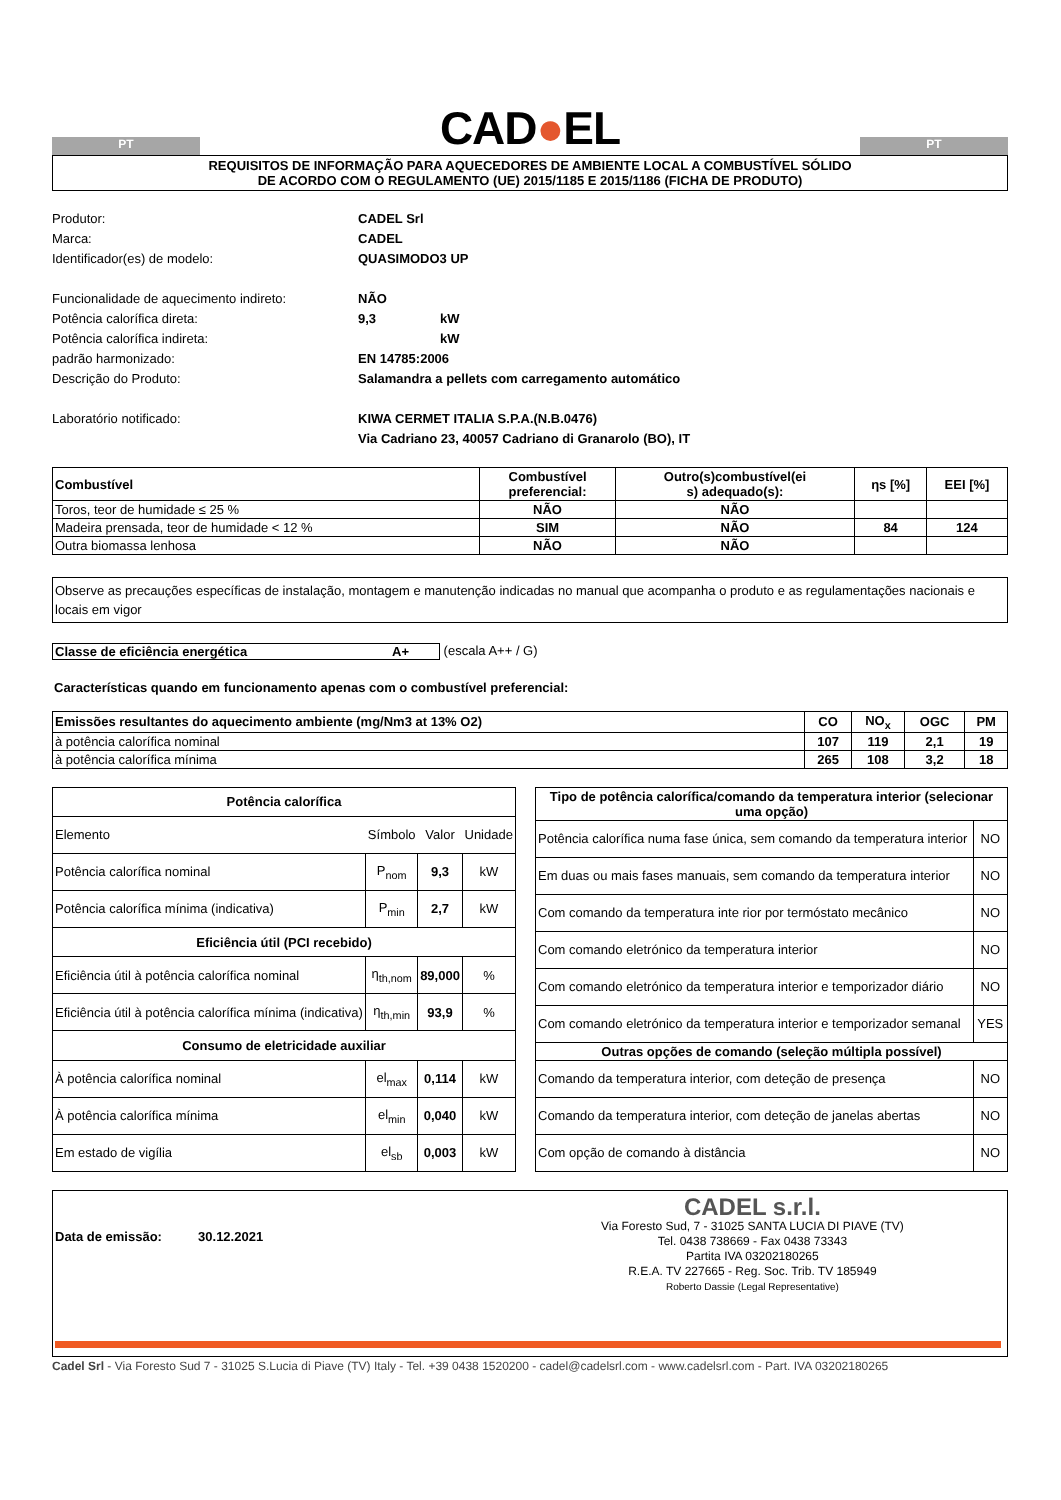PT
CAD●EL
PT
REQUISITOS DE INFORMAÇÃO PARA AQUECEDORES DE AMBIENTE LOCAL A COMBUSTÍVEL SÓLIDO
DE ACORDO COM O REGULAMENTO (UE) 2015/1185 E 2015/1186 (FICHA DE PRODUTO)
Produtor: CADEL Srl Marca: CADEL Identificador(es) de modelo: QUASIMODO3 UP Funcionalidade de aquecimento indireto: NÃO Potência calorífica direta: 9,3 kW Potência calorífica indireta: kW padrão harmonizado: EN 14785:2006 Descrição do Produto: Salamandra a pellets com carregamento automático Laboratório notificado: KIWA CERMET ITALIA S.P.A.(N.B.0476)
Via Cadriano 23, 40057 Cadriano di Granarolo (BO), IT
| Combustível | Combustível preferencial: | Outro(s)combustível(ei s) adequado(s): | ηs [%] | EEI [%] |
| --- | --- | --- | --- | --- |
| Toros, teor de humidade ≤ 25 % | NÃO | NÃO | | |
| Madeira prensada, teor de humidade < 12 % | SIM | NÃO | 84 | 124 |
| Outra biomassa lenhosa | NÃO | NÃO | | |
Observe as precauções específicas de instalação, montagem e manutenção indicadas no manual que acompanha o produto e as regulamentações nacionais e locais em vigor
Classe de eficiência energética A+ (escala A++ / G)
Características quando em funcionamento apenas com o combustível preferencial:
| Emissões resultantes do aquecimento ambiente (mg/Nm3 at 13% O2) | CO | NO<sub>x</sub> | OGC | PM |
| --- | --- | --- | --- | --- |
| à potência calorífica nominal | 107 | 119 | 2,1 | 19 |
| à potência calorífica mínima | 265 | 108 | 3,2 | 18 |
| Potência calorífica | | | |
| --- | --- | --- | --- |
| Elemento | Símbolo | Valor | Unidade |
| Potência calorífica nominal | P<sub>nom</sub> | 9,3 | kW |
| Potência calorífica mínima (indicativa) | P<sub>min</sub> | 2,7 | kW |
| Eficiência útil (PCI recebido) | | | |
| Eficiência útil à potência calorífica nominal | η<sub>th,nom</sub> | 89,000 | % |
| Eficiência útil à potência calorífica mínima (indicativa) | η<sub>th,min</sub> | 93,9 | % |
| Consumo de eletricidade auxiliar | | | |
| À potência calorífica nominal | el<sub>max</sub> | 0,114 | kW |
| À potência calorífica mínima | el<sub>min</sub> | 0,040 | kW |
| Em estado de vigília | el<sub>sb</sub> | 0,003 | kW |
| Tipo de potência calorífica/comando da temperatura interior (selecionar uma opção) | |
| --- | --- |
| Potência calorífica numa fase única, sem comando da temperatura interior | NO |
| Em duas ou mais fases manuais, sem comando da temperatura interior | NO |
| Com comando da temperatura inte rior por termóstato mecânico | NO |
| Com comando eletrónico da temperatura interior | NO |
| Com comando eletrónico da temperatura interior e temporizador diário | NO |
| Com comando eletrónico da temperatura interior e temporizador semanal | YES |
| Outras opções de comando (seleção múltipla possível) | |
| Comando da temperatura interior, com deteção de presença | NO |
| Comando da temperatura interior, com deteção de janelas abertas | NO |
| Com opção de comando à distância | NO |
Data de emissão: 30.12.2021
CADEL s.r.l.
Via Foresto Sud, 7 - 31025 SANTA LUCIA DI PIAVE (TV)
Tel. 0438 738669 - Fax 0438 73343
Partita IVA 03202180265
R.E.A. TV 227665 - Reg. Soc. Trib. TV 185949
Roberto Dassie (Legal Representative)
Cadel Srl - Via Foresto Sud 7 - 31025 S.Lucia di Piave (TV) Italy - Tel. +39 0438 1520200 - cadel@cadelsrl.com - www.cadelsrl.com - Part. IVA 03202180265